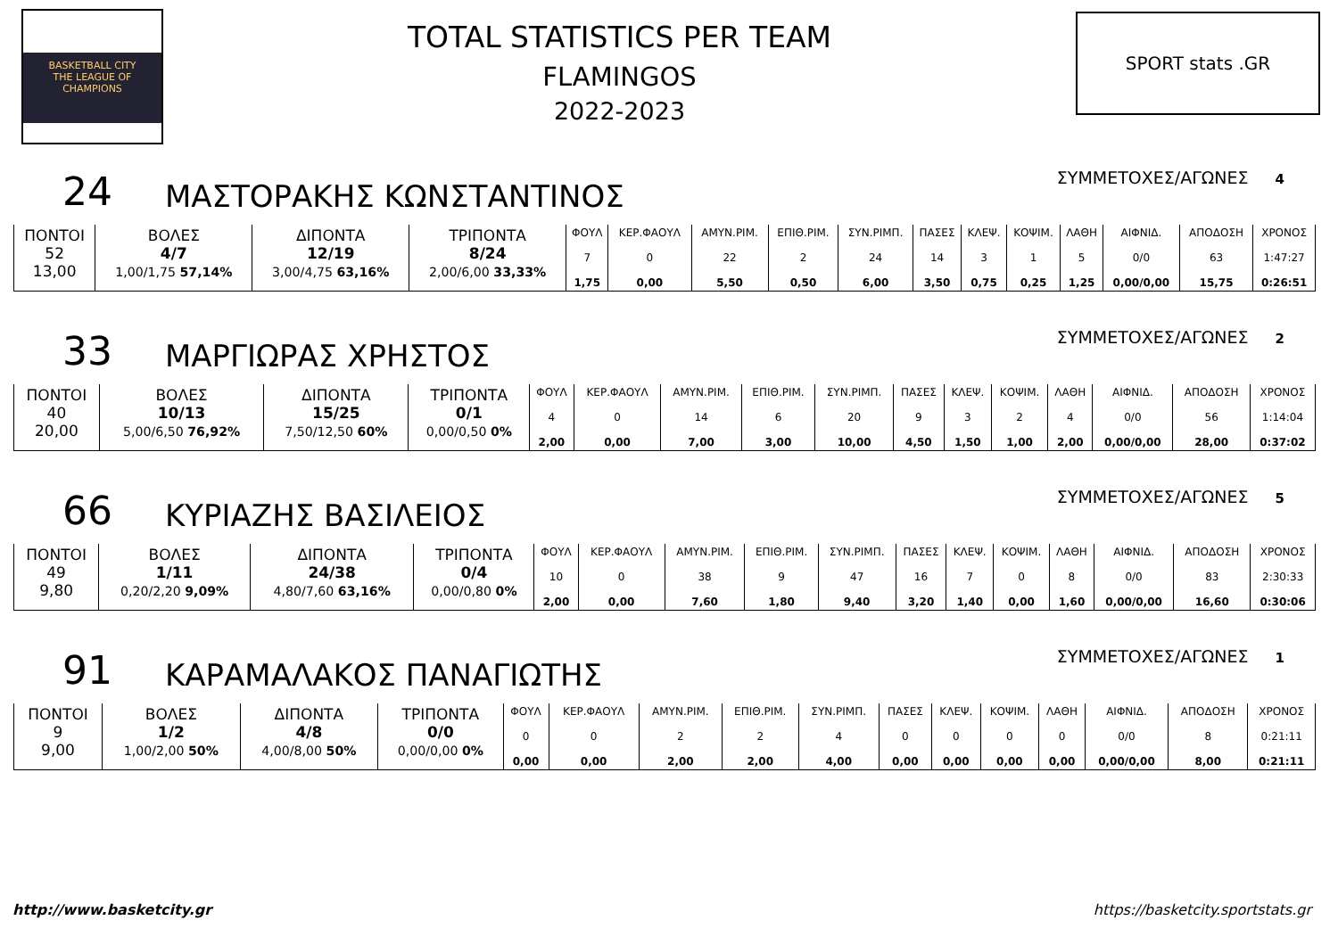BASKETBALL CITY
THE LEAGUE OF
CHAMPIONS
TOTAL STATISTICS PER TEAM
FLAMINGOS
2022-2023
SPORT stats .GR
24
ΜΑΣΤΟΡΑΚΗΣ ΚΩΝΣΤΑΝΤΙΝΟΣ
ΣΥΜΜΕΤΟΧΕΣ/ΑΓΩΝΕΣ 4
| ΠΟΝΤΟΙ 52 13,00 | ΒΟΛΕΣ 4/7 1,00/1,75 57,14% | ΔΙΠΟΝΤΑ 12/19 3,00/4,75 63,16% | ΤΡΙΠΟΝΤΑ 8/24 2,00/6,00 33,33% | ΦΟΥΛ 7 1,75 | ΚΕΡ.ΦΑΟΥΛ 0 0,00 | ΑΜΥΝ.ΡΙΜ. 22 5,50 | ΕΠΙΘ.ΡΙΜ. 2 0,50 | ΣΥΝ.ΡΙΜΠ. 24 6,00 | ΠΑΣΕΣ 14 3,50 | ΚΛΕΨ. 3 0,75 | ΚΟΨΙΜ. 1 0,25 | ΛΑΘΗ 5 1,25 | ΑΙΦΝΙΔ. 0/0 0,00/0,00 | ΑΠΟΔΟΣΗ 63 15,75 | ΧΡΟΝΟΣ 1:47:27 0:26:51 |
33
ΜΑΡΓΙΩΡΑΣ ΧΡΗΣΤΟΣ
ΣΥΜΜΕΤΟΧΕΣ/ΑΓΩΝΕΣ 2
| ΠΟΝΤΟΙ 40 20,00 | ΒΟΛΕΣ 10/13 5,00/6,50 76,92% | ΔΙΠΟΝΤΑ 15/25 7,50/12,50 60% | ΤΡΙΠΟΝΤΑ 0/1 0,00/0,50 0% | ΦΟΥΛ 4 2,00 | ΚΕΡ.ΦΑΟΥΛ 0 0,00 | ΑΜΥΝ.ΡΙΜ. 14 7,00 | ΕΠΙΘ.ΡΙΜ. 6 3,00 | ΣΥΝ.ΡΙΜΠ. 20 10,00 | ΠΑΣΕΣ 9 4,50 | ΚΛΕΨ. 3 1,50 | ΚΟΨΙΜ. 2 1,00 | ΛΑΘΗ 4 2,00 | ΑΙΦΝΙΔ. 0/0 0,00/0,00 | ΑΠΟΔΟΣΗ 56 28,00 | ΧΡΟΝΟΣ 1:14:04 0:37:02 |
66
ΚΥΡΙΑΖΗΣ ΒΑΣΙΛΕΙΟΣ
ΣΥΜΜΕΤΟΧΕΣ/ΑΓΩΝΕΣ 5
| ΠΟΝΤΟΙ 49 9,80 | ΒΟΛΕΣ 1/11 0,20/2,20 9,09% | ΔΙΠΟΝΤΑ 24/38 4,80/7,60 63,16% | ΤΡΙΠΟΝΤΑ 0/4 0,00/0,80 0% | ΦΟΥΛ 10 2,00 | ΚΕΡ.ΦΑΟΥΛ 0 0,00 | ΑΜΥΝ.ΡΙΜ. 38 7,60 | ΕΠΙΘ.ΡΙΜ. 9 1,80 | ΣΥΝ.ΡΙΜΠ. 47 9,40 | ΠΑΣΕΣ 16 3,20 | ΚΛΕΨ. 7 1,40 | ΚΟΨΙΜ. 0 0,00 | ΛΑΘΗ 8 1,60 | ΑΙΦΝΙΔ. 0/0 0,00/0,00 | ΑΠΟΔΟΣΗ 83 16,60 | ΧΡΟΝΟΣ 2:30:33 0:30:06 |
91
ΚΑΡΑΜΑΛΑΚΟΣ ΠΑΝΑΓΙΩΤΗΣ
ΣΥΜΜΕΤΟΧΕΣ/ΑΓΩΝΕΣ 1
| ΠΟΝΤΟΙ 9 9,00 | ΒΟΛΕΣ 1/2 1,00/2,00 50% | ΔΙΠΟΝΤΑ 4/8 4,00/8,00 50% | ΤΡΙΠΟΝΤΑ 0/0 0,00/0,00 0% | ΦΟΥΛ 0 0,00 | ΚΕΡ.ΦΑΟΥΛ 0 0,00 | ΑΜΥΝ.ΡΙΜ. 2 2,00 | ΕΠΙΘ.ΡΙΜ. 2 2,00 | ΣΥΝ.ΡΙΜΠ. 4 4,00 | ΠΑΣΕΣ 0 0,00 | ΚΛΕΨ. 0 0,00 | ΚΟΨΙΜ. 0 0,00 | ΛΑΘΗ 0 0,00 | ΑΙΦΝΙΔ. 0/0 0,00/0,00 | ΑΠΟΔΟΣΗ 8 8,00 | ΧΡΟΝΟΣ 0:21:11 0:21:11 |
http://www.basketcity.gr https://basketcity.sportstats.gr